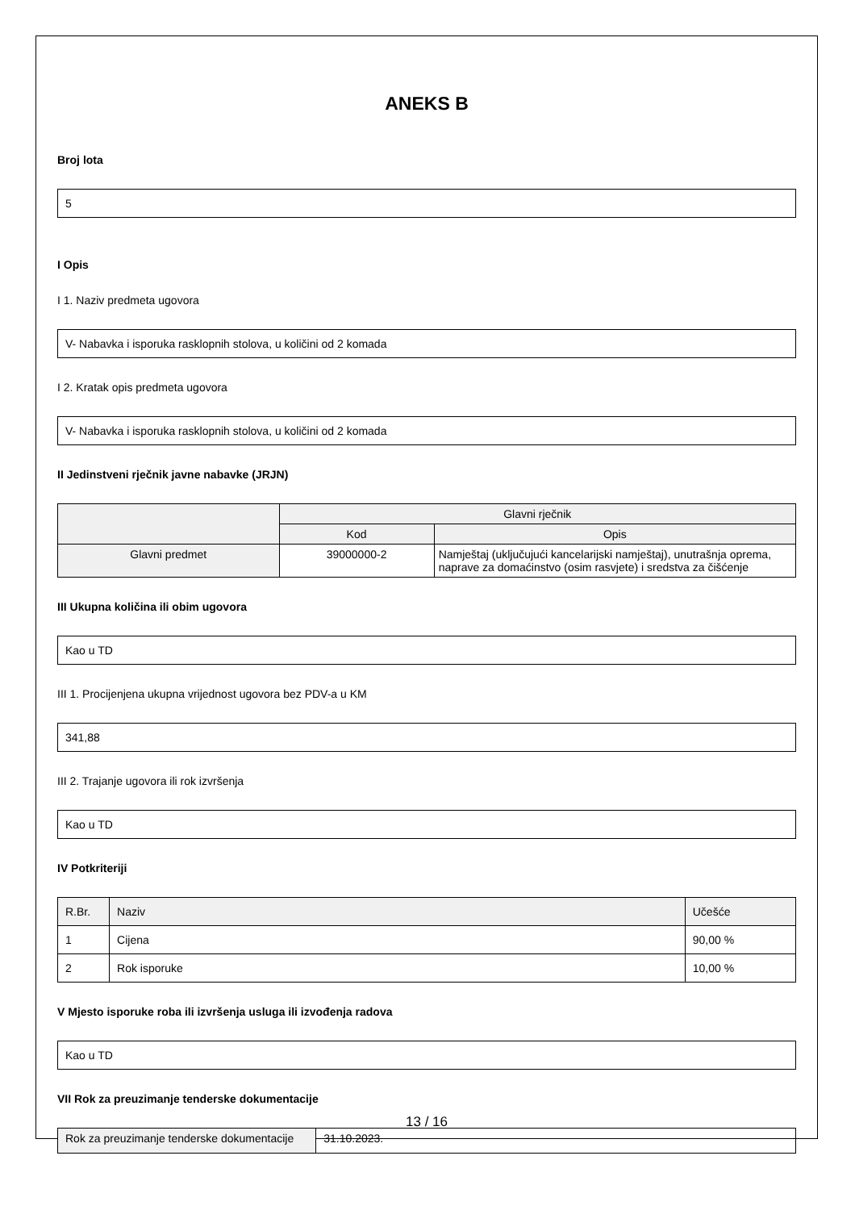ANEKS B
Broj lota
5
I Opis
I 1. Naziv predmeta ugovora
V- Nabavka i isporuka rasklopnih stolova, u količini od 2 komada
I 2. Kratak opis predmeta ugovora
V- Nabavka i isporuka rasklopnih stolova, u količini od 2 komada
II Jedinstveni rječnik javne nabavke (JRJN)
| | Glavni rječnik | |
| --- | --- | --- |
| | Kod | Opis |
| Glavni predmet | 39000000-2 | Namještaj (uključujući kancelarijski namještaj), unutrašnja oprema, naprave za domaćinstvo (osim rasvjete) i sredstva za čišćenje |
III Ukupna količina ili obim ugovora
Kao u TD
III 1. Procijenjena ukupna vrijednost ugovora bez PDV-a u KM
341,88
III 2. Trajanje ugovora ili rok izvršenja
Kao u TD
IV Potkriteriji
| R.Br. | Naziv | Učešće |
| --- | --- | --- |
| 1 | Cijena | 90,00 % |
| 2 | Rok isporuke | 10,00 % |
V Mjesto isporuke roba ili izvršenja usluga ili izvođenja radova
Kao u TD
VII Rok za preuzimanje tenderske dokumentacije
| Rok za preuzimanje tenderske dokumentacije | 31.10.2023. |
13 / 16